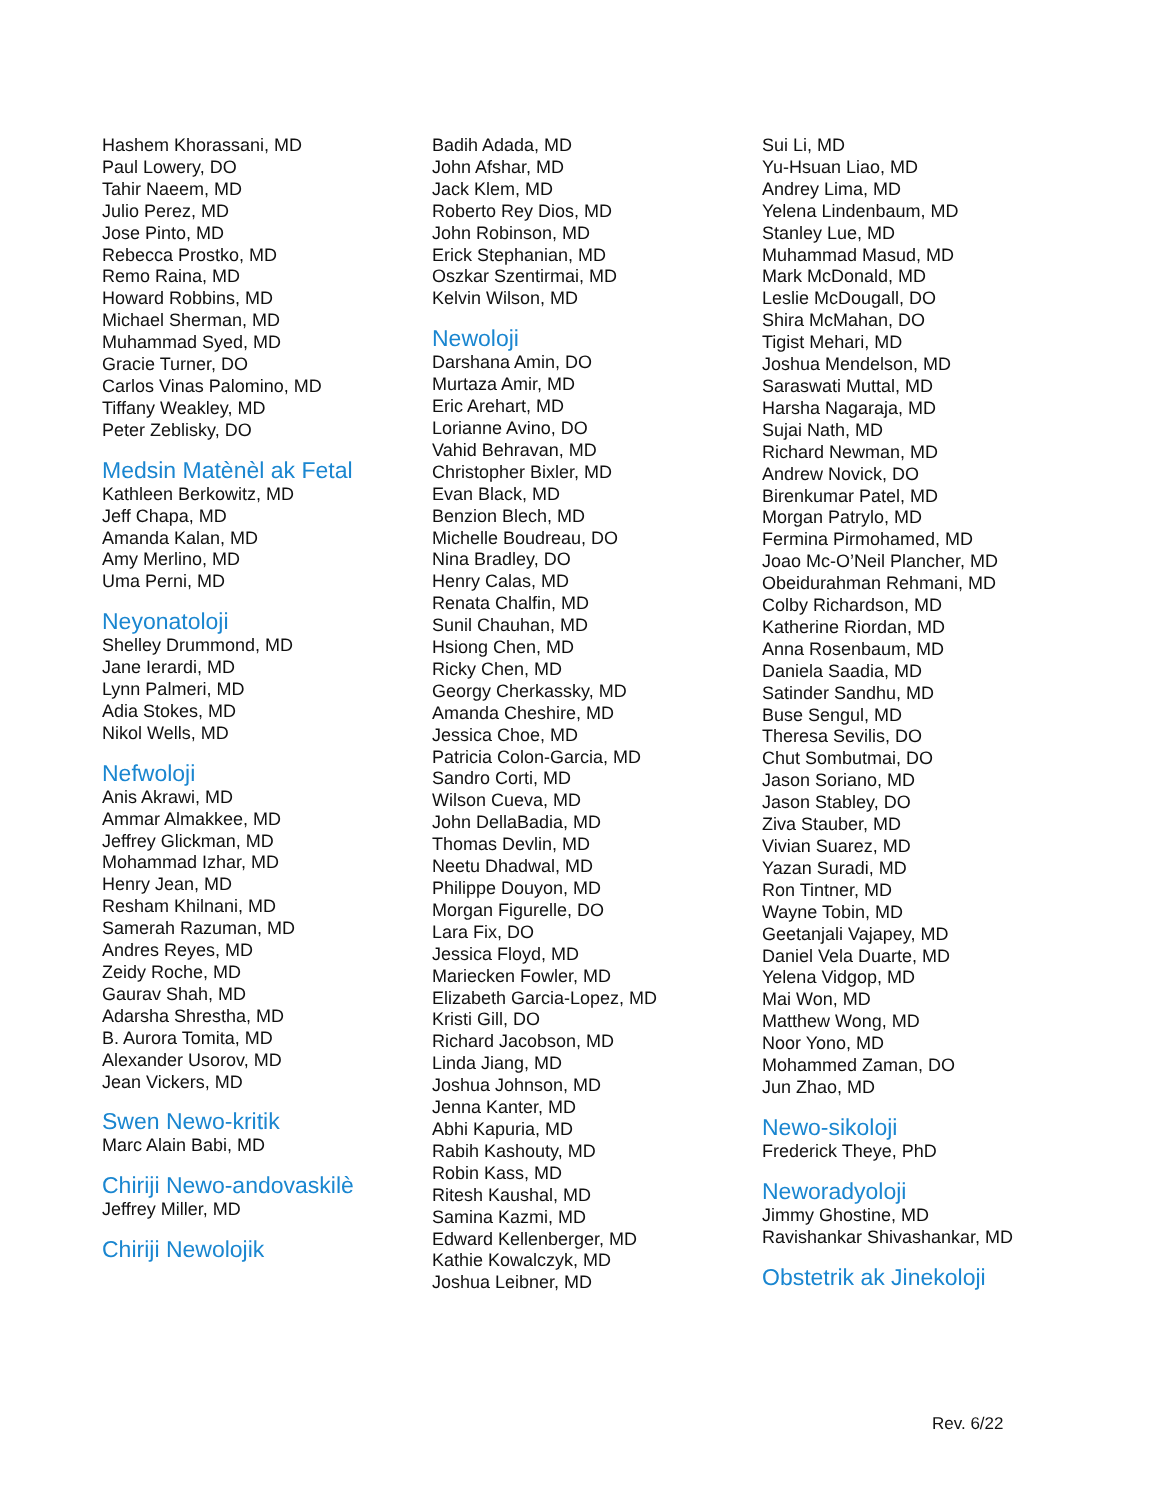Hashem Khorassani, MD
Paul Lowery, DO
Tahir Naeem, MD
Julio Perez, MD
Jose Pinto, MD
Rebecca Prostko, MD
Remo Raina, MD
Howard Robbins, MD
Michael Sherman, MD
Muhammad Syed, MD
Gracie Turner, DO
Carlos Vinas Palomino, MD
Tiffany Weakley, MD
Peter Zeblisky, DO
Medsin Matènèl ak Fetal
Kathleen Berkowitz, MD
Jeff Chapa, MD
Amanda Kalan, MD
Amy Merlino, MD
Uma Perni, MD
Neyonatoloji
Shelley Drummond, MD
Jane Ierardi, MD
Lynn Palmeri, MD
Adia Stokes, MD
Nikol Wells, MD
Nefwoloji
Anis Akrawi, MD
Ammar Almakkee, MD
Jeffrey Glickman, MD
Mohammad Izhar, MD
Henry Jean, MD
Resham Khilnani, MD
Samerah Razuman, MD
Andres Reyes, MD
Zeidy Roche, MD
Gaurav Shah, MD
Adarsha Shrestha, MD
B. Aurora Tomita, MD
Alexander Usorov, MD
Jean Vickers, MD
Swen Newo-kritik
Marc Alain Babi, MD
Chiriji Newo-andovaskilè
Jeffrey Miller, MD
Chiriji Newolojik
Badih Adada, MD
John Afshar, MD
Jack Klem, MD
Roberto Rey Dios, MD
John Robinson, MD
Erick Stephanian, MD
Oszkar Szentirmai, MD
Kelvin Wilson, MD
Newoloji
Darshana Amin, DO
Murtaza Amir, MD
Eric Arehart, MD
Lorianne Avino, DO
Vahid Behravan, MD
Christopher Bixler, MD
Evan Black, MD
Benzion Blech, MD
Michelle Boudreau, DO
Nina Bradley, DO
Henry Calas, MD
Renata Chalfin, MD
Sunil Chauhan, MD
Hsiong Chen, MD
Ricky Chen, MD
Georgy Cherkassky, MD
Amanda Cheshire, MD
Jessica Choe, MD
Patricia Colon-Garcia, MD
Sandro Corti, MD
Wilson Cueva, MD
John DellaBadia, MD
Thomas Devlin, MD
Neetu Dhadwal, MD
Philippe Douyon, MD
Morgan Figurelle, DO
Lara Fix, DO
Jessica Floyd, MD
Mariecken Fowler, MD
Elizabeth Garcia-Lopez, MD
Kristi Gill, DO
Richard Jacobson, MD
Linda Jiang, MD
Joshua Johnson, MD
Jenna Kanter, MD
Abhi Kapuria, MD
Rabih Kashouty, MD
Robin Kass, MD
Ritesh Kaushal, MD
Samina Kazmi, MD
Edward Kellenberger, MD
Kathie Kowalczyk, MD
Joshua Leibner, MD
Sui Li, MD
Yu-Hsuan Liao, MD
Andrey Lima, MD
Yelena Lindenbaum, MD
Stanley Lue, MD
Muhammad Masud, MD
Mark McDonald, MD
Leslie McDougall, DO
Shira McMahan, DO
Tigist Mehari, MD
Joshua Mendelson, MD
Saraswati Muttal, MD
Harsha Nagaraja, MD
Sujai Nath, MD
Richard Newman, MD
Andrew Novick, DO
Birenkumar Patel, MD
Morgan Patrylo, MD
Fermina Pirmohamed, MD
Joao Mc-O’Neil Plancher, MD
Obeidurahman Rehmani, MD
Colby Richardson, MD
Katherine Riordan, MD
Anna Rosenbaum, MD
Daniela Saadia, MD
Satinder Sandhu, MD
Buse Sengul, MD
Theresa Sevilis, DO
Chut Sombutmai, DO
Jason Soriano, MD
Jason Stabley, DO
Ziva Stauber, MD
Vivian Suarez, MD
Yazan Suradi, MD
Ron Tintner, MD
Wayne Tobin, MD
Geetanjali Vajapey, MD
Daniel Vela Duarte, MD
Yelena Vidgop, MD
Mai Won, MD
Matthew Wong, MD
Noor Yono, MD
Mohammed Zaman, DO
Jun Zhao, MD
Newo-sikoloji
Frederick Theye, PhD
Neworadyoloji
Jimmy Ghostine, MD
Ravishankar Shivashankar, MD
Obstetrik ak Jinekoloji
Rev. 6/22